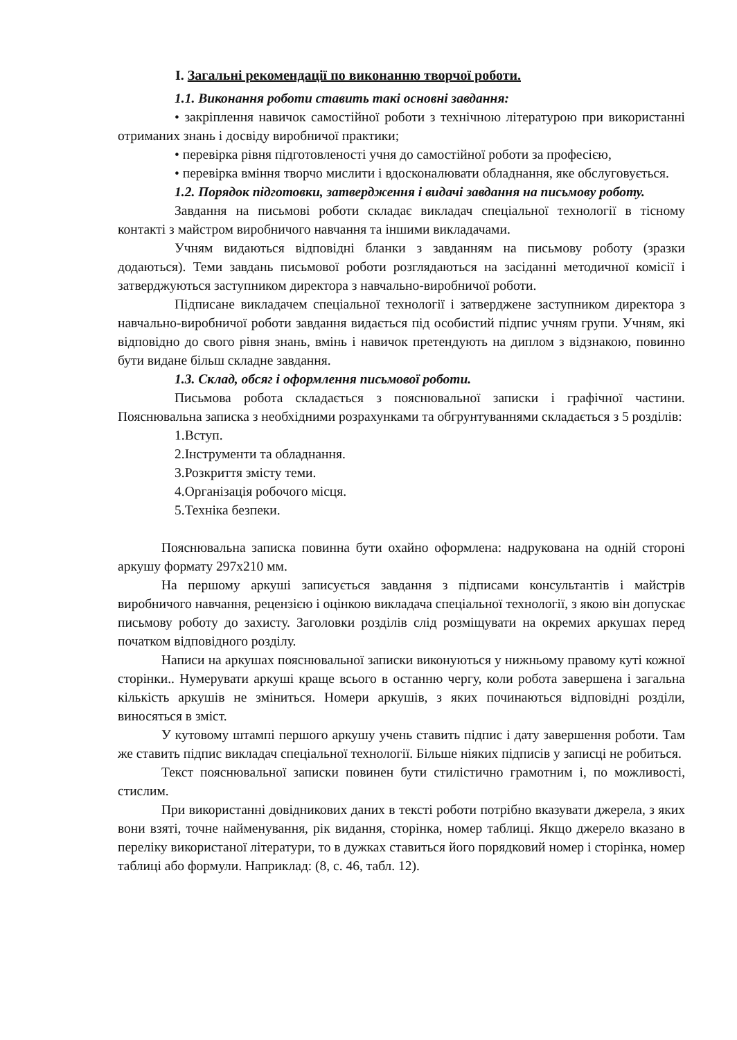I. Загальні рекомендації по виконанню творчої роботи.
1.1. Виконання роботи ставить такі основні завдання:
• закріплення навичок самостійної роботи з технічною літературою при використанні отриманих знань і досвіду виробничої практики;
• перевірка рівня підготовленості учня до самостійної роботи за професією,
• перевірка вміння творчо мислити і вдосконалювати обладнання, яке обслуговується.
1.2. Порядок підготовки, затвердження і видачі завдання на письмову роботу.
Завдання на письмові роботи складає викладач спеціальної технології в тісному контакті з майстром виробничого навчання та іншими викладачами.
Учням видаються відповідні бланки з завданням на письмову роботу (зразки додаються). Теми завдань письмової роботи розглядаються на засіданні методичної комісії і затверджуються заступником директора з навчально-виробничої роботи.
Підписане викладачем спеціальної технології і затверджене заступником директора з навчально-виробничої роботи завдання видається під особистий підпис учням групи. Учням, які відповідно до свого рівня знань, вмінь і навичок претендують на диплом з відзнакою, повинно бути видане більш складне завдання.
1.3. Склад, обсяг і оформлення письмової роботи.
Письмова робота складається з пояснювальної записки і графічної частини. Пояснювальна записка з необхідними розрахунками та обгрунтуваннями складається з 5 розділів:
1.Вступ.
2.Інструменти та обладнання.
3.Розкриття змісту теми.
4.Організація робочого місця.
5.Техніка безпеки.
Пояснювальна записка повинна бути охайно оформлена: надрукована на одній стороні аркушу формату 297х210 мм.
На першому аркуші записується завдання з підписами консультантів і майстрів виробничого навчання, рецензією і оцінкою викладача спеціальної технології, з якою він допускає письмову роботу до захисту. Заголовки розділів слід розміщувати на окремих аркушах перед початком відповідного розділу.
Написи на аркушах пояснювальної записки виконуються у нижньому правому куті кожної сторінки.. Нумерувати аркуші краще всього в останню чергу, коли робота завершена і загальна кількість аркушів не зміниться. Номери аркушів, з яких починаються відповідні розділи, виносяться в зміст.
У кутовому штампі першого аркушу учень ставить підпис і дату завершення роботи. Там же ставить підпис викладач спеціальної технології. Більше ніяких підписів у записці не робиться.
Текст пояснювальної записки повинен бути стилістично грамотним і, по можливості, стислим.
При використанні довідникових даних в тексті роботи потрібно вказувати джерела, з яких вони взяті, точне найменування, рік видання, сторінка, номер таблиці. Якщо джерело вказано в переліку використаної літератури, то в дужках ставиться його порядковий номер і сторінка, номер таблиці або формули. Наприклад: (8, с. 46, табл. 12).